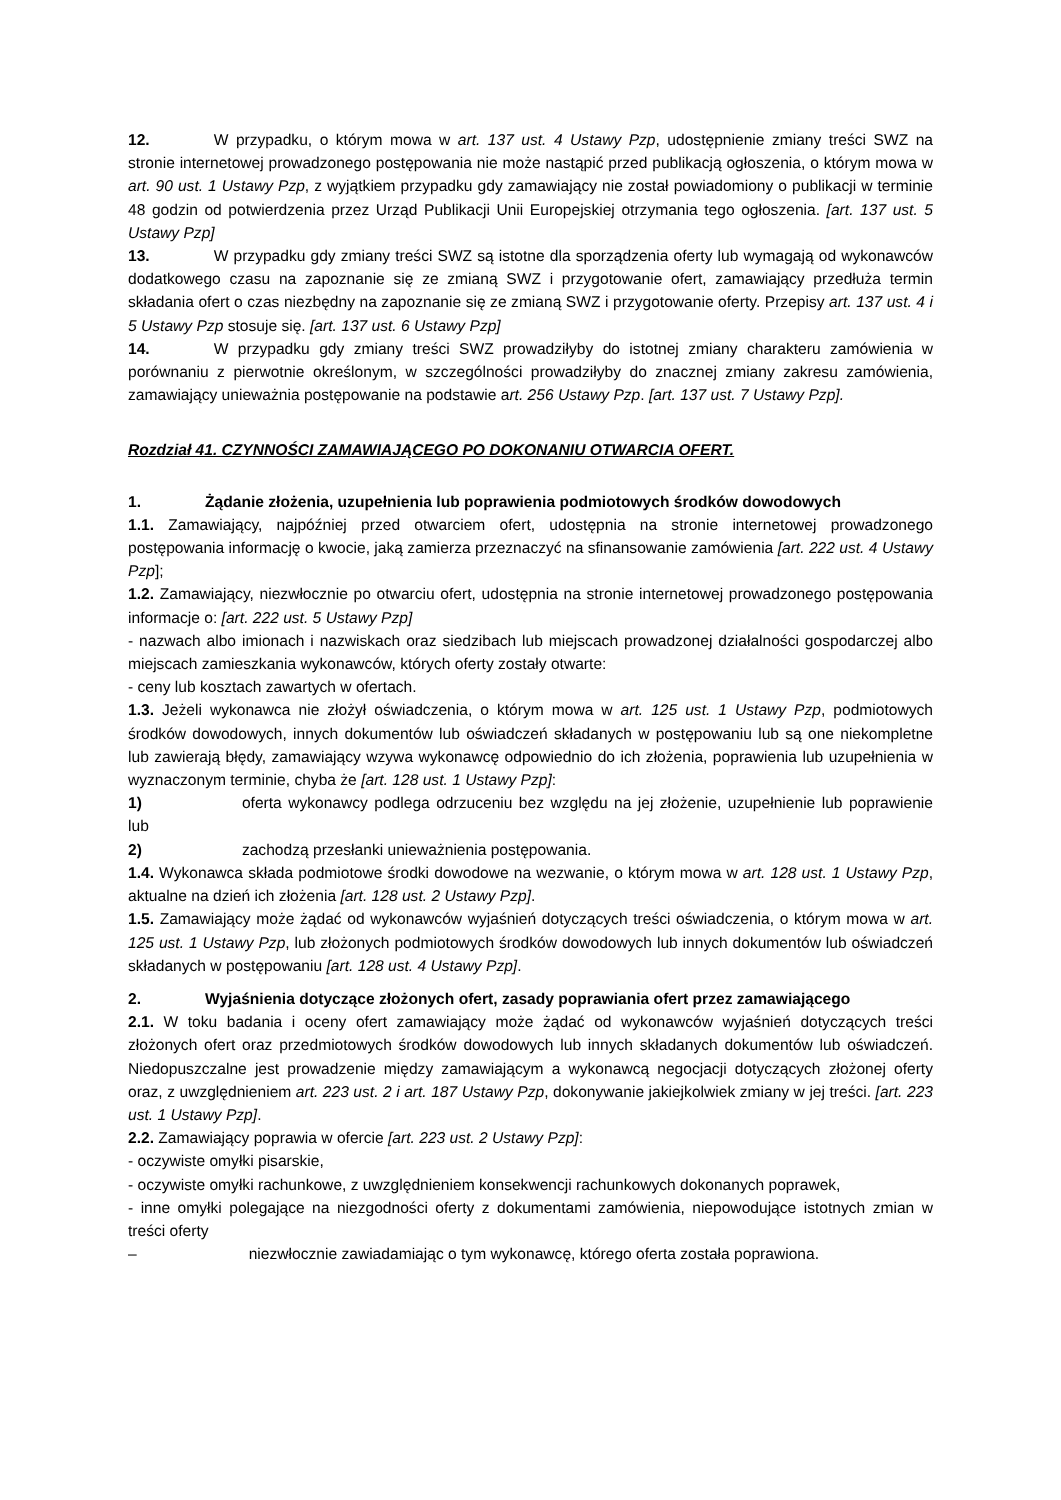12. W przypadku, o którym mowa w art. 137 ust. 4 Ustawy Pzp, udostępnienie zmiany treści SWZ na stronie internetowej prowadzonego postępowania nie może nastąpić przed publikacją ogłoszenia, o którym mowa w art. 90 ust. 1 Ustawy Pzp, z wyjątkiem przypadku gdy zamawiający nie został powiadomiony o publikacji w terminie 48 godzin od potwierdzenia przez Urząd Publikacji Unii Europejskiej otrzymania tego ogłoszenia. [art. 137 ust. 5 Ustawy Pzp]
13. W przypadku gdy zmiany treści SWZ są istotne dla sporządzenia oferty lub wymagają od wykonawców dodatkowego czasu na zapoznanie się ze zmianą SWZ i przygotowanie ofert, zamawiający przedłuża termin składania ofert o czas niezbędny na zapoznanie się ze zmianą SWZ i przygotowanie oferty. Przepisy art. 137 ust. 4 i 5 Ustawy Pzp stosuje się. [art. 137 ust. 6 Ustawy Pzp]
14. W przypadku gdy zmiany treści SWZ prowadziłyby do istotnej zmiany charakteru zamówienia w porównaniu z pierwotnie określonym, w szczególności prowadziłyby do znacznej zmiany zakresu zamówienia, zamawiający unieważnia postępowanie na podstawie art. 256 Ustawy Pzp. [art. 137 ust. 7 Ustawy Pzp].
Rozdział 41. CZYNNOŚCI ZAMAWIAJĄCEGO PO DOKONANIU OTWARCIA OFERT.
1. Żądanie złożenia, uzupełnienia lub poprawienia podmiotowych środków dowodowych
1.1. Zamawiający, najpóźniej przed otwarciem ofert, udostępnia na stronie internetowej prowadzonego postępowania informację o kwocie, jaką zamierza przeznaczyć na sfinansowanie zamówienia [art. 222 ust. 4 Ustawy Pzp];
1.2. Zamawiający, niezwłocznie po otwarciu ofert, udostępnia na stronie internetowej prowadzonego postępowania informacje o: [art. 222 ust. 5 Ustawy Pzp]
- nazwach albo imionach i nazwiskach oraz siedzibach lub miejscach prowadzonej działalności gospodarczej albo miejscach zamieszkania wykonawców, których oferty zostały otwarte:
- ceny lub kosztach zawartych w ofertach.
1.3. Jeżeli wykonawca nie złożył oświadczenia, o którym mowa w art. 125 ust. 1 Ustawy Pzp, podmiotowych środków dowodowych, innych dokumentów lub oświadczeń składanych w postępowaniu lub są one niekompletne lub zawierają błędy, zamawiający wzywa wykonawcę odpowiednio do ich złożenia, poprawienia lub uzupełnienia w wyznaczonym terminie, chyba że [art. 128 ust. 1 Ustawy Pzp]:
1) oferta wykonawcy podlega odrzuceniu bez względu na jej złożenie, uzupełnienie lub poprawienie lub
2) zachodzą przesłanki unieważnienia postępowania.
1.4. Wykonawca składa podmiotowe środki dowodowe na wezwanie, o którym mowa w art. 128 ust. 1 Ustawy Pzp, aktualne na dzień ich złożenia [art. 128 ust. 2 Ustawy Pzp].
1.5. Zamawiający może żądać od wykonawców wyjaśnień dotyczących treści oświadczenia, o którym mowa w art. 125 ust. 1 Ustawy Pzp, lub złożonych podmiotowych środków dowodowych lub innych dokumentów lub oświadczeń składanych w postępowaniu [art. 128 ust. 4 Ustawy Pzp].
2. Wyjaśnienia dotyczące złożonych ofert, zasady poprawiania ofert przez zamawiającego
2.1. W toku badania i oceny ofert zamawiający może żądać od wykonawców wyjaśnień dotyczących treści złożonych ofert oraz przedmiotowych środków dowodowych lub innych składanych dokumentów lub oświadczeń. Niedopuszczalne jest prowadzenie między zamawiającym a wykonawcą negocjacji dotyczących złożonej oferty oraz, z uwzględnieniem art. 223 ust. 2 i art. 187 Ustawy Pzp, dokonywanie jakiejkolwiek zmiany w jej treści. [art. 223 ust. 1 Ustawy Pzp].
2.2. Zamawiający poprawia w ofercie [art. 223 ust. 2 Ustawy Pzp]:
- oczywiste omyłki pisarskie,
- oczywiste omyłki rachunkowe, z uwzględnieniem konsekwencji rachunkowych dokonanych poprawek,
- inne omyłki polegające na niezgodności oferty z dokumentami zamówienia, niepowodujące istotnych zmian w treści oferty
– niezwłocznie zawiadamiając o tym wykonawcę, którego oferta została poprawiona.